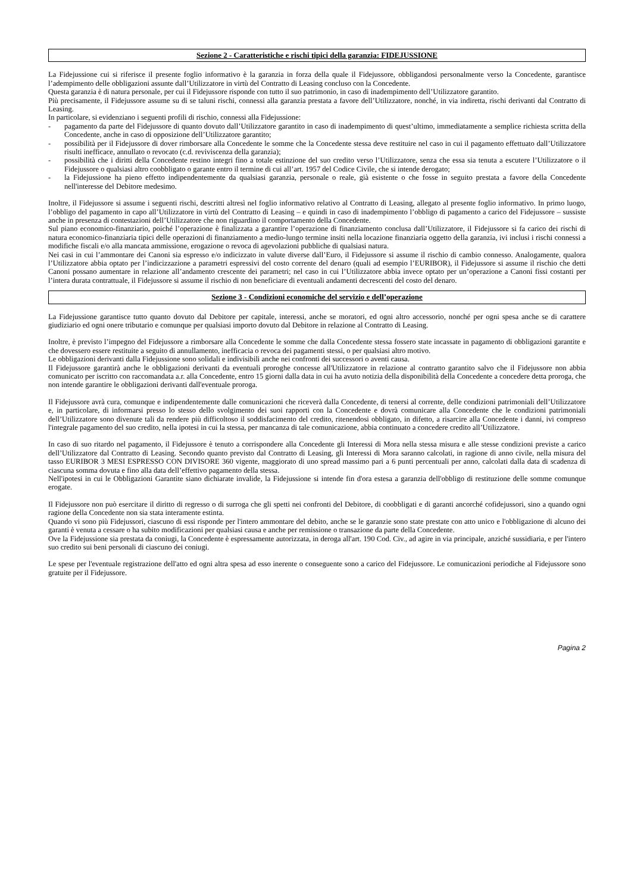Sezione 2 - Caratteristiche e rischi tipici della garanzia: FIDEJUSSIONE
La Fidejussione cui si riferisce il presente foglio informativo è la garanzia in forza della quale il Fidejussore, obbligandosi personalmente verso la Concedente, garantisce l’adempimento delle obbligazioni assunte dall’Utilizzatore in virtù del Contratto di Leasing concluso con la Concedente.
Questa garanzia è di natura personale, per cui il Fidejussore risponde con tutto il suo patrimonio, in caso di inadempimento dell’Utilizzatore garantito.
Più precisamente, il Fidejussore assume su di se taluni rischi, connessi alla garanzia prestata a favore dell’Utilizzatore, nonché, in via indiretta, rischi derivanti dal Contratto di Leasing.
In particolare, si evidenziano i seguenti profili di rischio, connessi alla Fidejussione:
- pagamento da parte del Fidejussore di quanto dovuto dall’Utilizzatore garantito in caso di inadempimento di quest’ultimo, immediatamente a semplice richiesta scritta della Concedente, anche in caso di opposizione dell’Utilizzatore garantito;
- possibilità per il Fidejussore di dover rimborsare alla Concedente le somme che la Concedente stessa deve restituire nel caso in cui il pagamento effettuato dall’Utilizzatore risulti inefficace, annullato o revocato (c.d. reviviscenza della garanzia);
- possibilità che i diritti della Concedente restino integri fino a totale estinzione del suo credito verso l’Utilizzatore, senza che essa sia tenuta a escutere l’Utilizzatore o il Fidejussore o qualsiasi altro coobbligato o garante entro il termine di cui all’art. 1957 del Codice Civile, che si intende derogato;
- la Fidejussione ha pieno effetto indipendentemente da qualsiasi garanzia, personale o reale, già esistente o che fosse in seguito prestata a favore della Concedente nell'interesse del Debitore medesimo.
Inoltre, il Fidejussore si assume i seguenti rischi, descritti altresì nel foglio informativo relativo al Contratto di Leasing, allegato al presente foglio informativo. In primo luogo, l’obbligo del pagamento in capo all’Utilizzatore in virtù del Contratto di Leasing – e quindi in caso di inadempimento l’obbligo di pagamento a carico del Fidejussore – sussiste anche in presenza di contestazioni dell’Utilizzatore che non riguardino il comportamento della Concedente.
Sul piano economico-finanziario, poiché l’operazione è finalizzata a garantire l’operazione di finanziamento conclusa dall’Utilizzatore, il Fidejussore si fa carico dei rischi di natura economico-finanziaria tipici delle operazioni di finanziamento a medio-lungo termine insiti nella locazione finanziaria oggetto della garanzia, ivi inclusi i rischi connessi a modifiche fiscali e/o alla mancata ammissione, erogazione o revoca di agevolazioni pubbliche di qualsiasi natura.
Nei casi in cui l’ammontare dei Canoni sia espresso e/o indicizzato in valute diverse dall’Euro, il Fidejussore si assume il rischio di cambio connesso. Analogamente, qualora l’Utilizzatore abbia optato per l’indicizzazione a parametri espressivi del costo corrente del denaro (quali ad esempio l’EURIBOR), il Fidejussore si assume il rischio che detti Canoni possano aumentare in relazione all’andamento crescente dei parametri; nel caso in cui l’Utilizzatore abbia invece optato per un’operazione a Canoni fissi costanti per l’intera durata contrattuale, il Fidejussore si assume il rischio di non beneficiare di eventuali andamenti decrescenti del costo del denaro.
Sezione 3 - Condizioni economiche del servizio e dell’operazione
La Fidejussione garantisce tutto quanto dovuto dal Debitore per capitale, interessi, anche se moratori, ed ogni altro accessorio, nonché per ogni spesa anche se di carattere giudiziario ed ogni onere tributario e comunque per qualsiasi importo dovuto dal Debitore in relazione al Contratto di Leasing.
Inoltre, è previsto l’impegno del Fidejussore a rimborsare alla Concedente le somme che dalla Concedente stessa fossero state incassate in pagamento di obbligazioni garantite e che dovessero essere restituite a seguito di annullamento, inefficacia o revoca dei pagamenti stessi, o per qualsiasi altro motivo.
Le obbligazioni derivanti dalla Fidejussione sono solidali e indivisibili anche nei confronti dei successori o aventi causa.
Il Fidejussore garantirà anche le obbligazioni derivanti da eventuali proroghe concesse all'Utilizzatore in relazione al contratto garantito salvo che il Fidejussore non abbia comunicato per iscritto con raccomandata a.r. alla Concedente, entro 15 giorni dalla data in cui ha avuto notizia della disponibilità della Concedente a concedere detta proroga, che non intende garantire le obbligazioni derivanti dall'eventuale proroga.
Il Fidejussore avrà cura, comunque e indipendentemente dalle comunicazioni che riceverà dalla Concedente, di tenersi al corrente, delle condizioni patrimoniali dell’Utilizzatore e, in particolare, di informarsi presso lo stesso dello svolgimento dei suoi rapporti con la Concedente e dovrà comunicare alla Concedente che le condizioni patrimoniali dell’Utilizzatore sono divenute tali da rendere più difficoltoso il soddisfacimento del credito, ritenendosi obbligato, in difetto, a risarcire alla Concedente i danni, ivi compreso l'integrale pagamento del suo credito, nella ipotesi in cui la stessa, per mancanza di tale comunicazione, abbia continuato a concedere credito all’Utilizzatore.
In caso di suo ritardo nel pagamento, il Fidejussore è tenuto a corrispondere alla Concedente gli Interessi di Mora nella stessa misura e alle stesse condizioni previste a carico dell’Utilizzatore dal Contratto di Leasing. Secondo quanto previsto dal Contratto di Leasing, gli Interessi di Mora saranno calcolati, in ragione di anno civile, nella misura del tasso EURIBOR 3 MESI ESPRESSO CON DIVISORE 360 vigente, maggiorato di uno spread massimo pari a 6 punti percentuali per anno, calcolati dalla data di scadenza di ciascuna somma dovuta e fino alla data dell’effettivo pagamento della stessa.
Nell'ipotesi in cui le Obbligazioni Garantite siano dichiarate invalide, la Fidejussione si intende fin d'ora estesa a garanzia dell'obbligo di restituzione delle somme comunque erogate.
Il Fidejussore non può esercitare il diritto di regresso o di surroga che gli spetti nei confronti del Debitore, di coobbligati e di garanti ancorché cofidejussori, sino a quando ogni ragione della Concedente non sia stata interamente estinta.
Quando vi sono più Fidejussori, ciascuno di essi risponde per l'intero ammontare del debito, anche se le garanzie sono state prestate con atto unico e l'obbligazione di alcuno dei garanti è venuta a cessare o ha subito modificazioni per qualsiasi causa e anche per remissione o transazione da parte della Concedente.
Ove la Fidejussione sia prestata da coniugi, la Concedente è espressamente autorizzata, in deroga all'art. 190 Cod. Civ., ad agire in via principale, anziché sussidiaria, e per l'intero suo credito sui beni personali di ciascuno dei coniugi.
Le spese per l'eventuale registrazione dell'atto ed ogni altra spesa ad esso inerente o conseguente sono a carico del Fidejussore. Le comunicazioni periodiche al Fidejussore sono gratuite per il Fidejussore.
Pagina 2